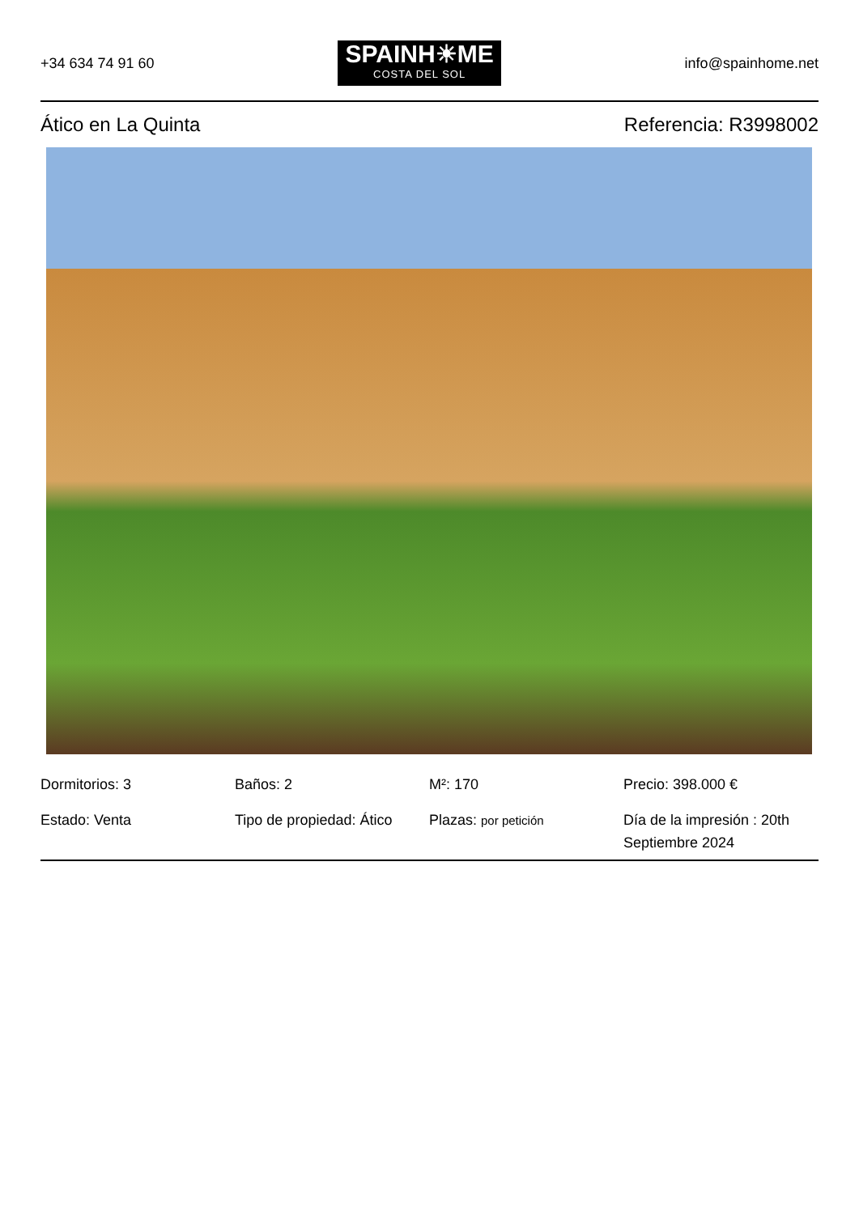+34 634 74 91 60
SPAINH☀ME
COSTA DEL SOL
info@spainhome.net
Ático en La Quinta Referencia: R3998002
Dormitorios: 3
Baños: 2
M²: 170
Precio: 398.000 €
Estado: Venta
Tipo de propiedad: Ático
Plazas: por petición
Día de la impresión : 20th Septiembre 2024